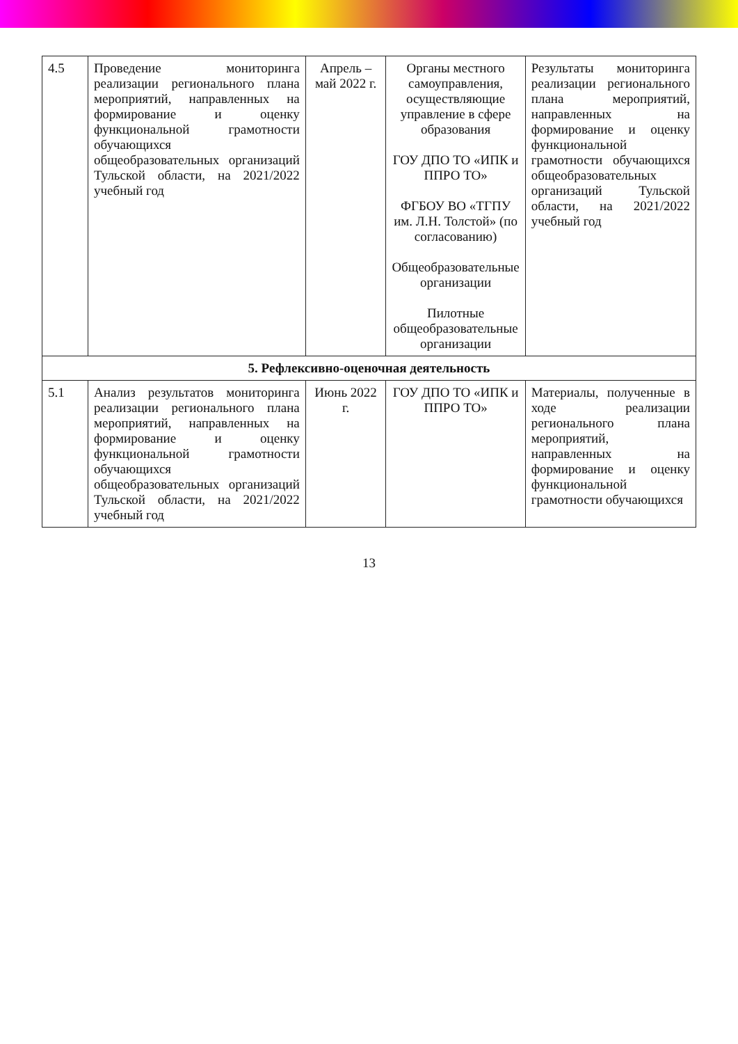| 4.5 | Проведение мониторинга реализации регионального плана мероприятий, направленных на формирование и оценку функциональной грамотности обучающихся общеобразовательных организаций Тульской области, на 2021/2022 учебный год | Апрель – май 2022 г. | Органы местного самоуправления, осуществляющие управление в сфере образования ГОУ ДПО ТО «ИПК и ППРО ТО» ФГБОУ ВО «ТГПУ им. Л.Н. Толстой» (по согласованию) Общеобразовательные организации Пилотные общеобразовательные организации | Результаты мониторинга реализации регионального плана мероприятий, направленных на формирование и оценку функциональной грамотности обучающихся общеобразовательных организаций Тульской области, на 2021/2022 учебный год |
| 5. Рефлексивно-оценочная деятельность | | | | |
| 5.1 | Анализ результатов мониторинга реализации регионального плана мероприятий, направленных на формирование и оценку функциональной грамотности обучающихся общеобразовательных организаций Тульской области, на 2021/2022 учебный год | Июнь 2022 г. | ГОУ ДПО ТО «ИПК и ППРО ТО» | Материалы, полученные в ходе реализации регионального плана мероприятий, направленных на формирование и оценку функциональной грамотности обучающихся |
13